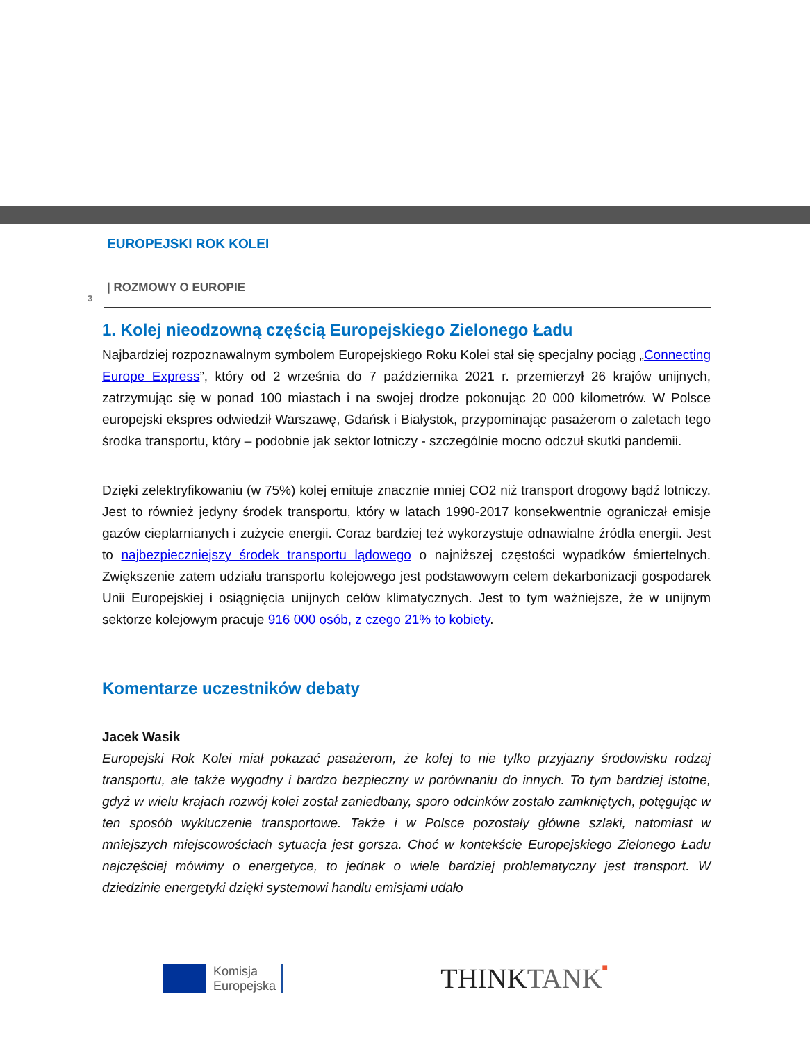EUROPEJSKI ROK KOLEI
| ROZMOWY O EUROPIE
3
1. Kolej nieodzowną częścią Europejskiego Zielonego Ładu
Najbardziej rozpoznawalnym symbolem Europejskiego Roku Kolei stał się specjalny pociąg „Connecting Europe Express”, który od 2 września do 7 października 2021 r. przemierzył 26 krajów unijnych, zatrzymując się w ponad 100 miastach i na swojej drodze pokonując 20 000 kilometrów. W Polsce europejski ekspres odwiedził Warszawę, Gdańsk i Białystok, przypominając pasażerom o zaletach tego środka transportu, który – podobnie jak sektor lotniczy - szczególnie mocno odczuł skutki pandemii.
Dzięki zelektryfikowaniu (w 75%) kolej emituje znacznie mniej CO2 niż transport drogowy bądź lotniczy. Jest to również jedyny środek transportu, który w latach 1990-2017 konsekwentnie ograniczał emisje gazów cieplarnianych i zużycie energii. Coraz bardziej też wykorzystuje odnawialne źródła energii. Jest to najbezpieczniejszy środek transportu lądowego o najniższej częstości wypadków śmiertelnych. Zwiększenie zatem udziału transportu kolejowego jest podstawowym celem dekarbonizacji gospodarek Unii Europejskiej i osiągnięcia unijnych celów klimatycznych. Jest to tym ważniejsze, że w unijnym sektorze kolejowym pracuje 916 000 osób, z czego 21% to kobiety.
Komentarze uczestników debaty
Jacek Wasik
Europejski Rok Kolei miał pokazać pasażerom, że kolej to nie tylko przyjazny środowisku rodzaj transportu, ale także wygodny i bardzo bezpieczny w porównaniu do innych. To tym bardziej istotne, gdyż w wielu krajach rozwój kolei został zaniedbany, sporo odcinków zostało zamkniętych, potęgując w ten sposób wykluczenie transportowe. Także i w Polsce pozostały główne szlaki, natomiast w mniejszych miejscowościach sytuacja jest gorsza. Choć w kontekście Europejskiego Zielonego Ładu najczęściej mówimy o energetyce, to jednak o wiele bardziej problematyczny jest transport. W dziedzinie energetyki dzięki systemowi handlu emisjami udało
Komisja
Europejska
THINKTANK■